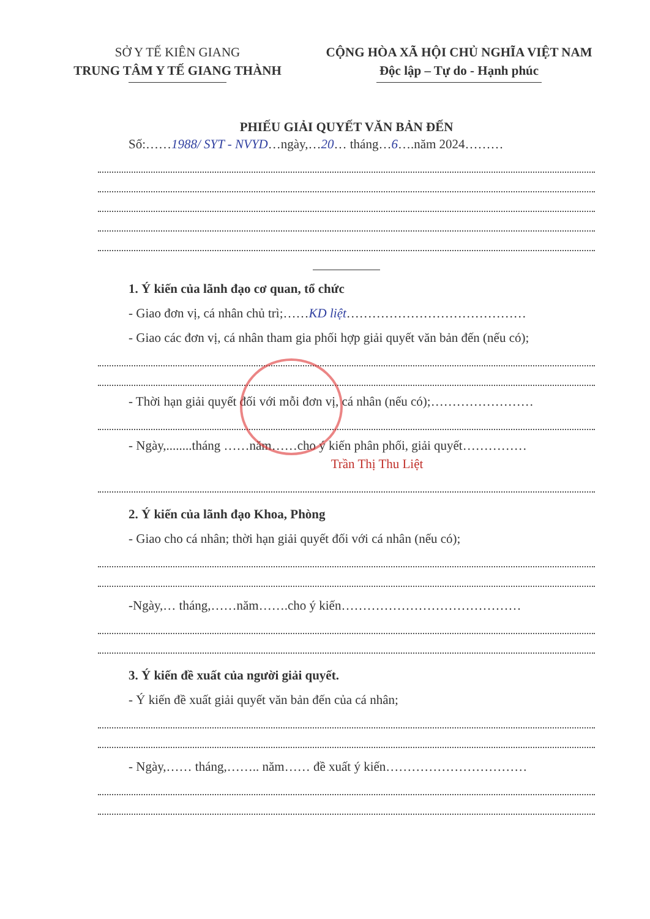SỞ Y TẾ KIÊN GIANG
TRUNG TÂM Y TẾ GIANG THÀNH
CỘNG HÒA XÃ HỘI CHỦ NGHĨA VIỆT NAM
Độc lập – Tự do - Hạnh phúc
PHIẾU GIẢI QUYẾT VĂN BẢN ĐẾN
Số:……1988/ SYT - NVYD…ngày,…20… tháng…6….năm 2024………
1. Ý kiến của lãnh đạo cơ quan, tổ chức
- Giao đơn vị, cá nhân chủ trì;……KD liệt……………………………………
- Giao các đơn vị, cá nhân tham gia phối hợp giải quyết văn bản đến (nếu có);
- Thời hạn giải quyết đối với mỗi đơn vị, cá nhân (nếu có);……………………
- Ngày,........tháng ……năm……cho ý kiến phân phối, giải quyết……………
Trần Thị Thu Liệt
2. Ý kiến của lãnh đạo Khoa, Phòng
- Giao cho cá nhân; thời hạn giải quyết đối với cá nhân (nếu có);
-Ngày,… tháng,……năm…….cho ý kiến……………………………………
3. Ý kiến đề xuất của người giải quyết.
- Ý kiến đề xuất giải quyết văn bản đến của cá nhân;
- Ngày,…… tháng,…….. năm…… đề xuất ý kiến……………………………